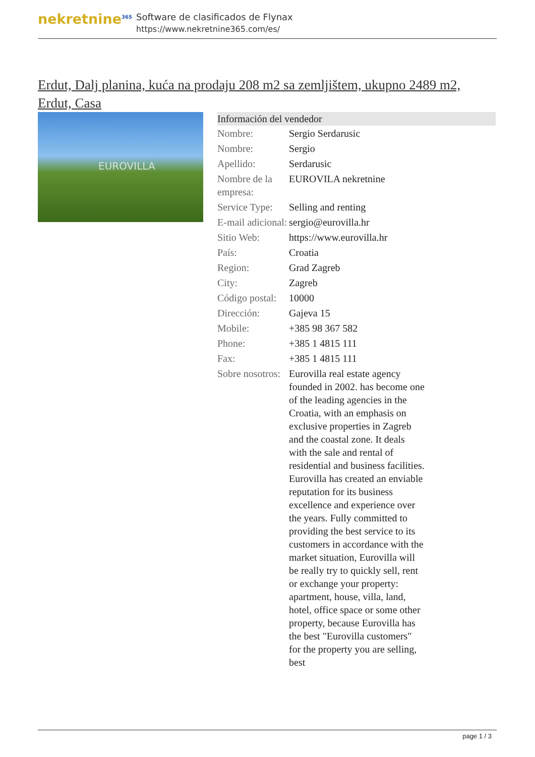nekretnine<sup>365</sup>
Software de clasificados de Flynax
https://www.nekretnine365.com/es/
Erdut, Dalj planina, kuća na prodaju 208 m2 sa zemljištem, ukupno 2489 m2, Erdut, Casa
EUROVILLA
| Información del vendedor | | |
| --- | --- | --- |
| Nombre: | Sergio Serdarusic | |
| Nombre: | Sergio | |
| Apellido: | Serdarusic | |
| Nombre de la empresa: | EUROVILA nekretnine | |
| Service Type: | Selling and renting | |
| E-mail adicional: | sergio@eurovilla.hr | |
| Sitio Web: | https://www.eurovilla.hr | |
| País: | Croatia | |
| Region: | Grad Zagreb | |
| City: | Zagreb | |
| Código postal: | 10000 | |
| Dirección: | Gajeva 15 | |
| Mobile: | +385 98 367 582 | |
| Phone: | +385 1 4815 111 | |
| Fax: | +385 1 4815 111 | |
| Sobre nosotros: | Eurovilla real estate agency founded in 2002. has become one of the leading agencies in the Croatia, with an emphasis on exclusive properties in Zagreb and the coastal zone. It deals with the sale and rental of residential and business facilities. Eurovilla has created an enviable reputation for its business excellence and experience over the years. Fully committed to providing the best service to its customers in accordance with the market situation, Eurovilla will be really try to quickly sell, rent or exchange your property: apartment, house, villa, land, hotel, office space or some other property, because Eurovilla has the best "Eurovilla customers" for the property you are selling, best | |
page 1 / 3